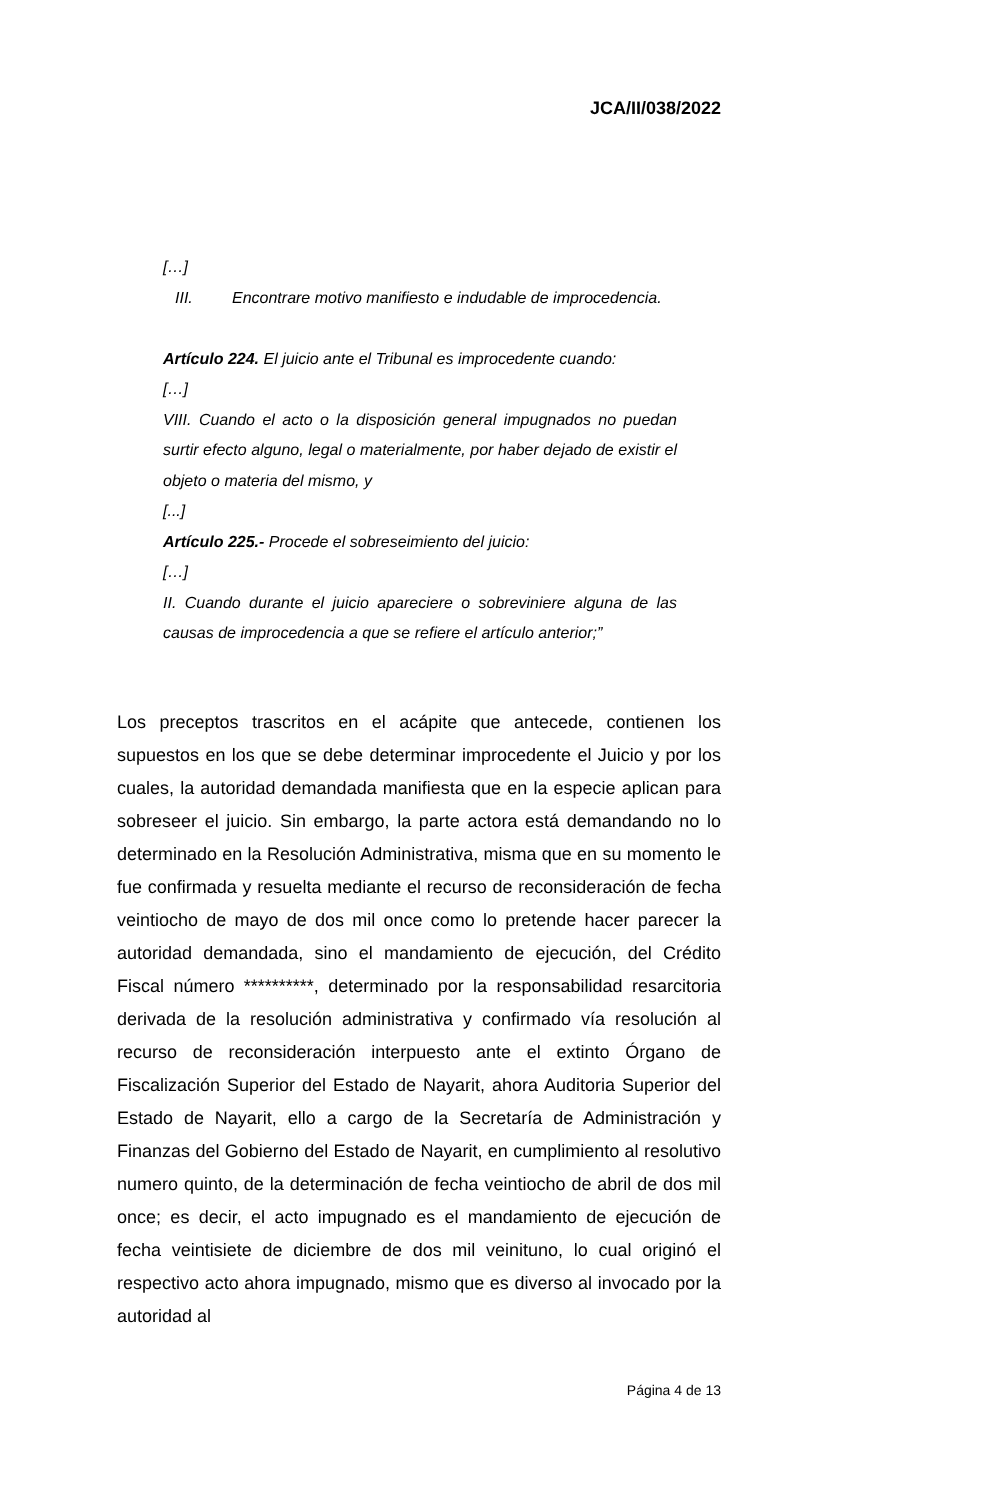JCA/II/038/2022
[…]
III. Encontrare motivo manifiesto e indudable de improcedencia.
Artículo 224. El juicio ante el Tribunal es improcedente cuando:
[…]
VIII. Cuando el acto o la disposición general impugnados no puedan surtir efecto alguno, legal o materialmente, por haber dejado de existir el objeto o materia del mismo, y
[...]
Artículo 225.- Procede el sobreseimiento del juicio:
[…]
II. Cuando durante el juicio apareciere o sobreviniere alguna de las causas de improcedencia a que se refiere el artículo anterior;”
Los preceptos trascritos en el acápite que antecede, contienen los supuestos en los que se debe determinar improcedente el Juicio y por los cuales, la autoridad demandada manifiesta que en la especie aplican para sobreseer el juicio. Sin embargo, la parte actora está demandando no lo determinado en la Resolución Administrativa, misma que en su momento le fue confirmada y resuelta mediante el recurso de reconsideración de fecha veintiocho de mayo de dos mil once como lo pretende hacer parecer la autoridad demandada, sino el mandamiento de ejecución, del Crédito Fiscal número **********, determinado por la responsabilidad resarcitoria derivada de la resolución administrativa y confirmado vía resolución al recurso de reconsideración interpuesto ante el extinto Órgano de Fiscalización Superior del Estado de Nayarit, ahora Auditoria Superior del Estado de Nayarit, ello a cargo de la Secretaría de Administración y Finanzas del Gobierno del Estado de Nayarit, en cumplimiento al resolutivo numero quinto, de la determinación de fecha veintiocho de abril de dos mil once; es decir, el acto impugnado es el mandamiento de ejecución de fecha veintisiete de diciembre de dos mil veinituno, lo cual originó el respectivo acto ahora impugnado, mismo que es diverso al invocado por la autoridad al
Página 4 de 13